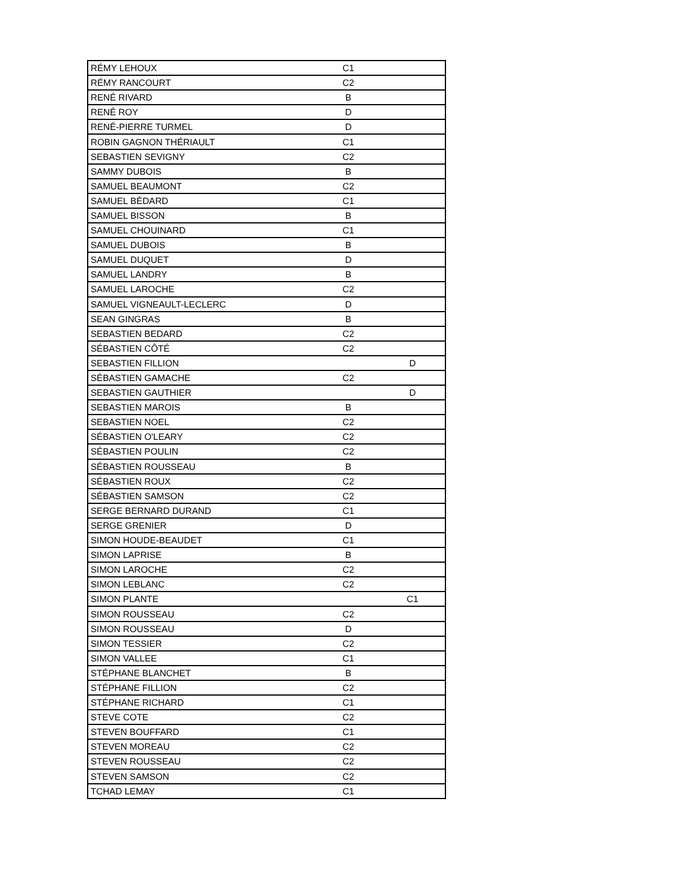| RÉMY LEHOUX | C1 | |
| RÉMY RANCOURT | C2 | |
| RENÉ RIVARD | B | |
| RENÉ ROY | D | |
| RENÉ-PIERRE TURMEL | D | |
| ROBIN GAGNON THÉRIAULT | C1 | |
| SEBASTIEN SEVIGNY | C2 | |
| SAMMY DUBOIS | B | |
| SAMUEL BEAUMONT | C2 | |
| SAMUEL BÉDARD | C1 | |
| SAMUEL BISSON | B | |
| SAMUEL CHOUINARD | C1 | |
| SAMUEL DUBOIS | B | |
| SAMUEL DUQUET | D | |
| SAMUEL LANDRY | B | |
| SAMUEL LAROCHE | C2 | |
| SAMUEL VIGNEAULT-LECLERC | D | |
| SEAN GINGRAS | B | |
| SEBASTIEN BEDARD | C2 | |
| SÉBASTIEN CÔTÉ | C2 | |
| SEBASTIEN FILLION | | D |
| SÉBASTIEN GAMACHE | C2 | |
| SEBASTIEN GAUTHIER | | D |
| SEBASTIEN MAROIS | B | |
| SEBASTIEN NOEL | C2 | |
| SÉBASTIEN O'LEARY | C2 | |
| SÉBASTIEN POULIN | C2 | |
| SÉBASTIEN ROUSSEAU | B | |
| SÉBASTIEN ROUX | C2 | |
| SÉBASTIEN SAMSON | C2 | |
| SERGE BERNARD DURAND | C1 | |
| SERGE GRENIER | D | |
| SIMON HOUDE-BEAUDET | C1 | |
| SIMON LAPRISE | B | |
| SIMON LAROCHE | C2 | |
| SIMON LEBLANC | C2 | |
| SIMON PLANTE | | C1 |
| SIMON ROUSSEAU | C2 | |
| SIMON ROUSSEAU | D | |
| SIMON TESSIER | C2 | |
| SIMON VALLEE | C1 | |
| STÉPHANE BLANCHET | B | |
| STÉPHANE FILLION | C2 | |
| STÉPHANE RICHARD | C1 | |
| STEVE COTE | C2 | |
| STEVEN BOUFFARD | C1 | |
| STEVEN MOREAU | C2 | |
| STEVEN ROUSSEAU | C2 | |
| STEVEN SAMSON | C2 | |
| TCHAD LEMAY | C1 | |